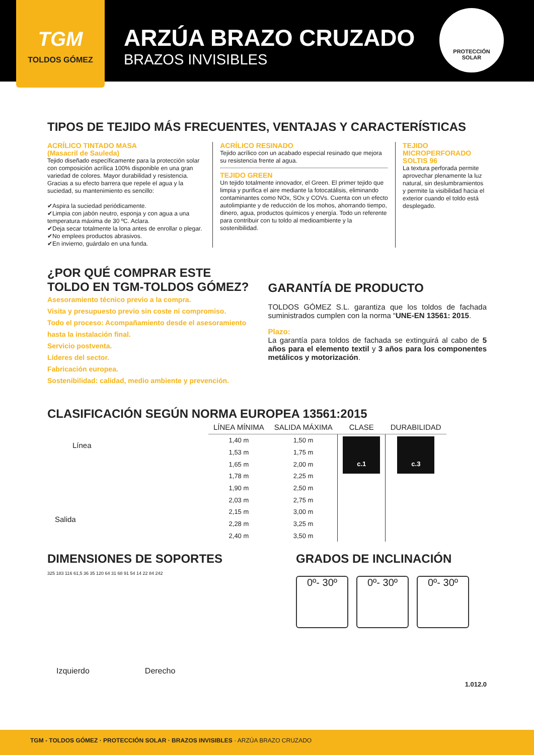TGM
TOLDOS GÓMEZ
ARZÚA BRAZO CRUZADO
BRAZOS INVISIBLES
PROTECCIÓN
SOLAR
TIPOS DE TEJIDO MÁS FRECUENTES, VENTAJAS Y CARACTERÍSTICAS
ACRÍLICO TINTADO MASA
(Masacril de Sauleda)
Tejido diseñado específicamente para la protección solar con composición acrílica 100% disponible en una gran variedad de colores. Mayor durabilidad y resistencia. Gracias a su efecto barrera que repele el agua y la suciedad, su mantenimiento es sencillo:
✔Aspira la suciedad periódicamente.
✔Limpia con jabón neutro, esponja y con agua a una temperatura máxima de 30 ºC. Aclara.
✔Deja secar totalmente la lona antes de enrollar o plegar.
✔No emplees productos abrasivos.
✔En invierno, guárdalo en una funda.
ACRÍLICO RESINADO
Tejido acrílico con un acabado especial resinado que mejora su resistencia frente al agua.
TEJIDO GREEN
Un tejido totalmente innovador, el Green. El primer tejido que limpia y purifica el aire mediante la fotocatálisis, eliminando contaminantes como NOx, SOx y COVs. Cuenta con un efecto autolimpiante y de reducción de los mohos, ahorrando tiempo, dinero, agua, productos químicos y energía. Todo un referente para contribuir con tu toldo al medioambiente y la sostenibilidad.
TEJIDO MICROPERFORADO SOLTIS 96
La textura perforada permite aprovechar plenamente la luz natural, sin deslumbramientos y permite la visibilidad hacia el exterior cuando el toldo está desplegado.
¿POR QUÉ COMPRAR ESTE
TOLDO EN TGM-TOLDOS GÓMEZ?
Asesoramiento técnico previo a la compra.
Visita y presupuesto previo sin coste ni compromiso.
Todo el proceso: Acompañamiento desde el asesoramiento hasta la instalación final.
Servicio postventa.
Líderes del sector.
Fabricación europea.
Sostenibilidad: calidad, medio ambiente y prevención.
GARANTÍA DE PRODUCTO
TOLDOS GÓMEZ S.L. garantiza que los toldos de fachada suministrados cumplen con la norma “UNE-EN 13561: 2015.
Plazo:
La garantía para toldos de fachada se extinguirá al cabo de 5 años para el elemento textil y 3 años para los componentes metálicos y motorización.
CLASIFICACIÓN SEGÚN NORMA EUROPEA 13561:2015
Línea
Salida
| LÍNEA MÍNIMA | SALIDA MÁXIMA | CLASE | DURABILIDAD |
| --- | --- | --- | --- |
| 1,40 m | 1,50 m | c.1 | c.3 |
| 1,53 m | 1,75 m | | |
| 1,65 m | 2,00 m | | |
| 1,78 m | 2,25 m | | |
| 1,90 m | 2,50 m | | |
| 2,03 m | 2,75 m | | |
| 2,15 m | 3,00 m | | |
| 2,28 m | 3,25 m | | |
| 2,40 m | 3,50 m | | |
DIMENSIONES DE SOPORTES
325 183 116 61,5 36 35 120 64 31 68 91 54 14 22 84 242
Izquierdo Derecho
GRADOS DE INCLINACIÓN
0º- 30º 0º- 30º 0º- 30º
1.012.0
TGM - TOLDOS GÓMEZ · PROTECCIÓN SOLAR · BRAZOS INVISIBLES · ARZÚA BRAZO CRUZADO